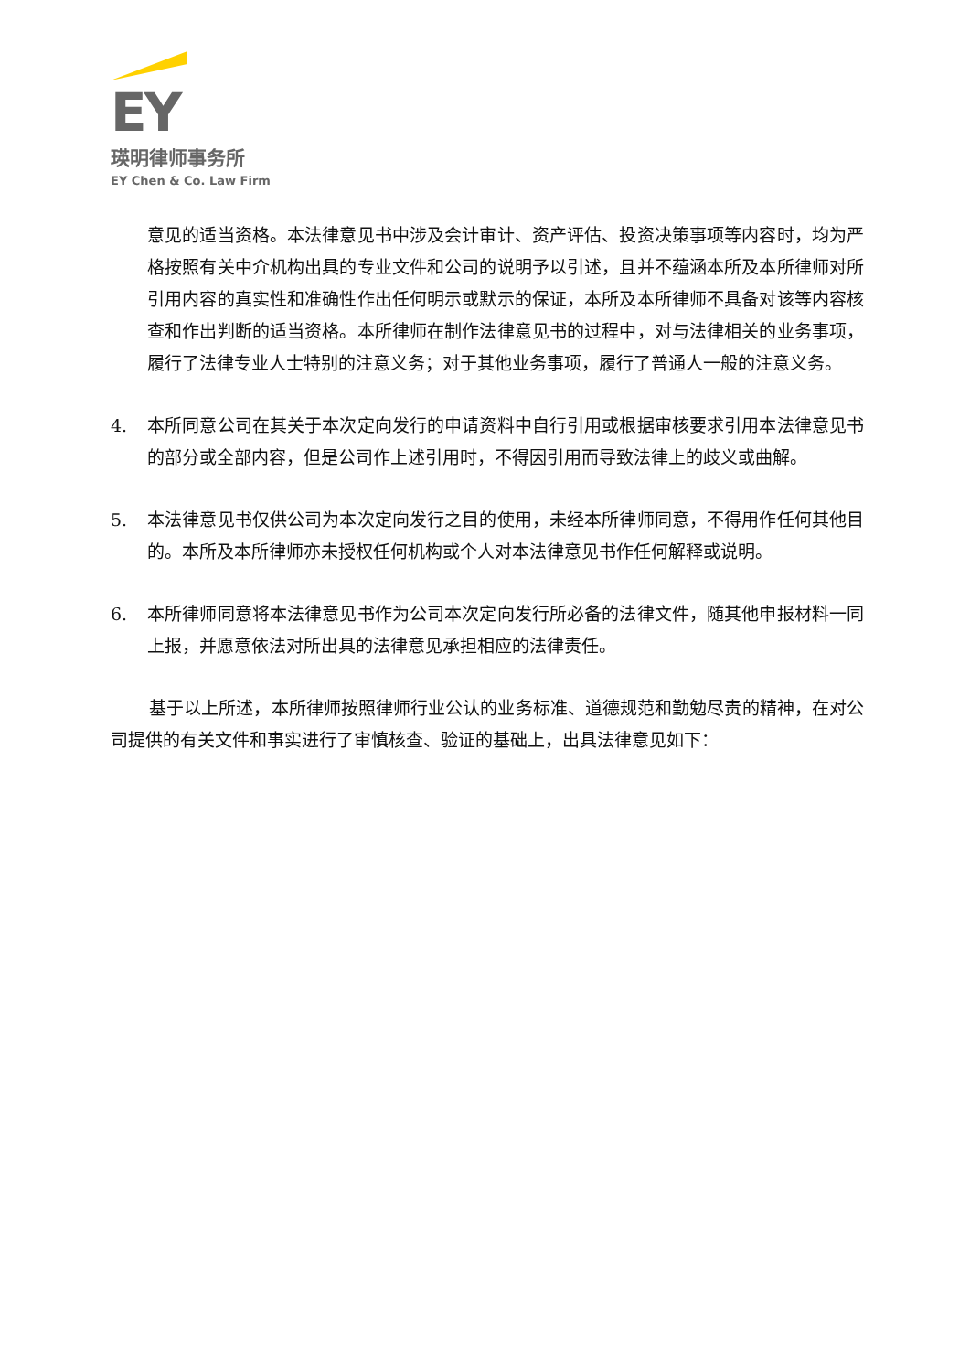EY
瑛明律师事务所
EY Chen & Co. Law Firm
意见的适当资格。本法律意见书中涉及会计审计、资产评估、投资决策事项等内容时，均为严格按照有关中介机构出具的专业文件和公司的说明予以引述，且并不蕴涵本所及本所律师对所引用内容的真实性和准确性作出任何明示或默示的保证，本所及本所律师不具备对该等内容核查和作出判断的适当资格。本所律师在制作法律意见书的过程中，对与法律相关的业务事项，履行了法律专业人士特别的注意义务；对于其他业务事项，履行了普通人一般的注意义务。
4. 本所同意公司在其关于本次定向发行的申请资料中自行引用或根据审核要求引用本法律意见书的部分或全部内容，但是公司作上述引用时，不得因引用而导致法律上的歧义或曲解。
5. 本法律意见书仅供公司为本次定向发行之目的使用，未经本所律师同意，不得用作任何其他目的。本所及本所律师亦未授权任何机构或个人对本法律意见书作任何解释或说明。
6. 本所律师同意将本法律意见书作为公司本次定向发行所必备的法律文件，随其他申报材料一同上报，并愿意依法对所出具的法律意见承担相应的法律责任。
基于以上所述，本所律师按照律师行业公认的业务标准、道德规范和勤勉尽责的精神，在对公司提供的有关文件和事实进行了审慎核查、验证的基础上，出具法律意见如下：